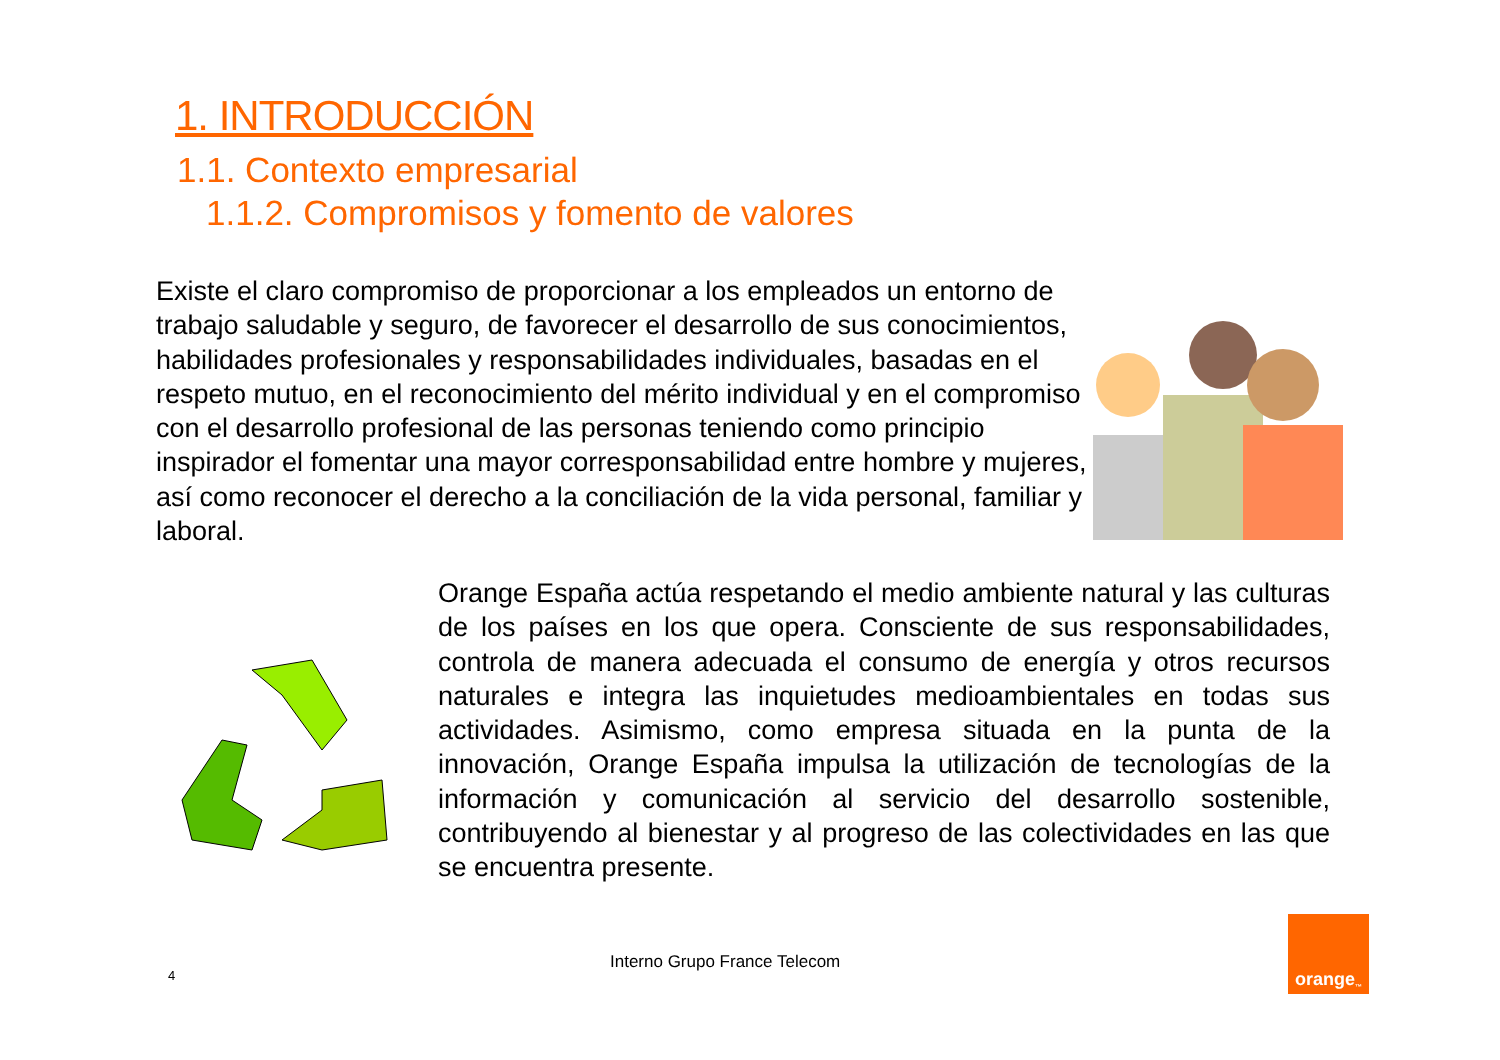1. INTRODUCCIÓN
1.1. Contexto empresarial
1.1.2. Compromisos y fomento de valores
Existe el claro compromiso de proporcionar a los empleados un entorno de trabajo saludable y seguro, de favorecer el desarrollo de sus conocimientos, habilidades profesionales y responsabilidades individuales, basadas en el respeto mutuo, en el reconocimiento del mérito individual y en el compromiso con el desarrollo profesional de las personas teniendo como principio inspirador el fomentar una mayor corresponsabilidad entre hombre y mujeres, así como reconocer el derecho a la conciliación de la vida personal, familiar y laboral.
Orange España actúa respetando el medio ambiente natural y las culturas de los países en los que opera. Consciente de sus responsabilidades, controla de manera adecuada el consumo de energía y otros recursos naturales e integra las inquietudes medioambientales en todas sus actividades. Asimismo, como empresa situada en la punta de la innovación, Orange España impulsa la utilización de tecnologías de la información y comunicación al servicio del desarrollo sostenible, contribuyendo al bienestar y al progreso de las colectividades en las que se encuentra presente.
4
Interno Grupo France Telecom
orange<sup>™</sup>